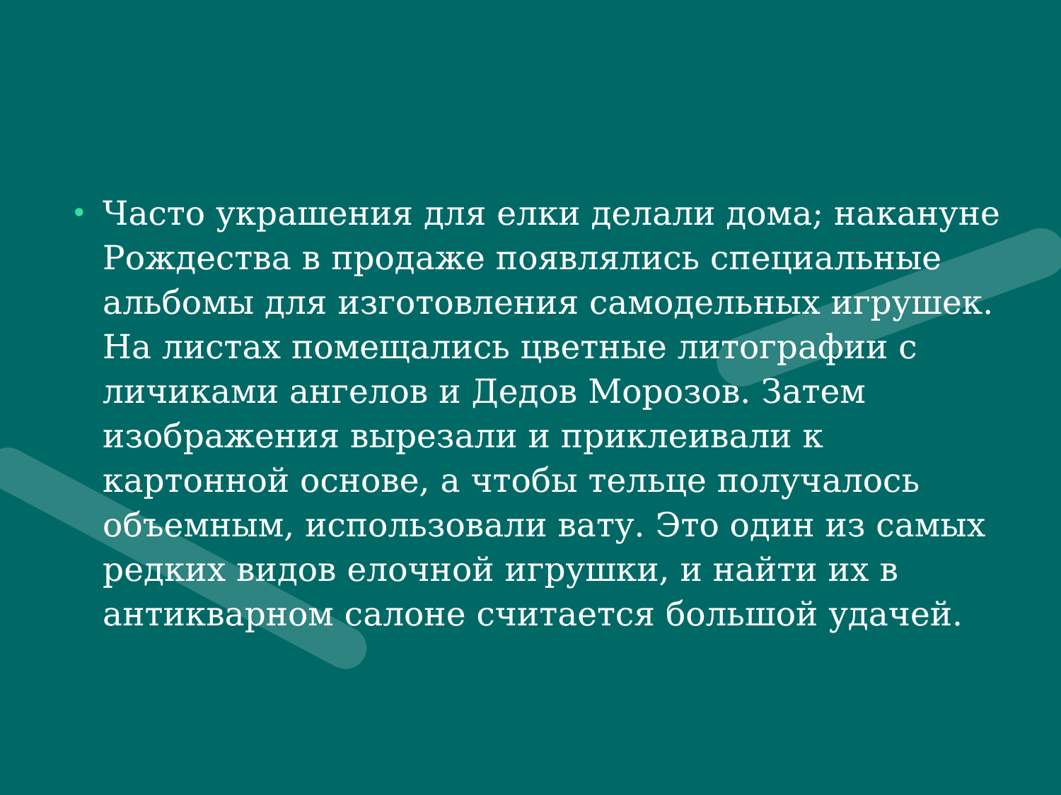•
Часто украшения для елки делали дома; накануне Рождества в продаже появлялись специальные альбомы для изготовления самодельных игрушек. На листах помещались цветные литографии с личиками ангелов и Дедов Морозов. Затем изображения вырезали и приклеивали к картонной основе, а чтобы тельце получалось объемным, использовали вату. Это один из самых редких видов елочной игрушки, и найти их в антикварном салоне считается большой удачей.